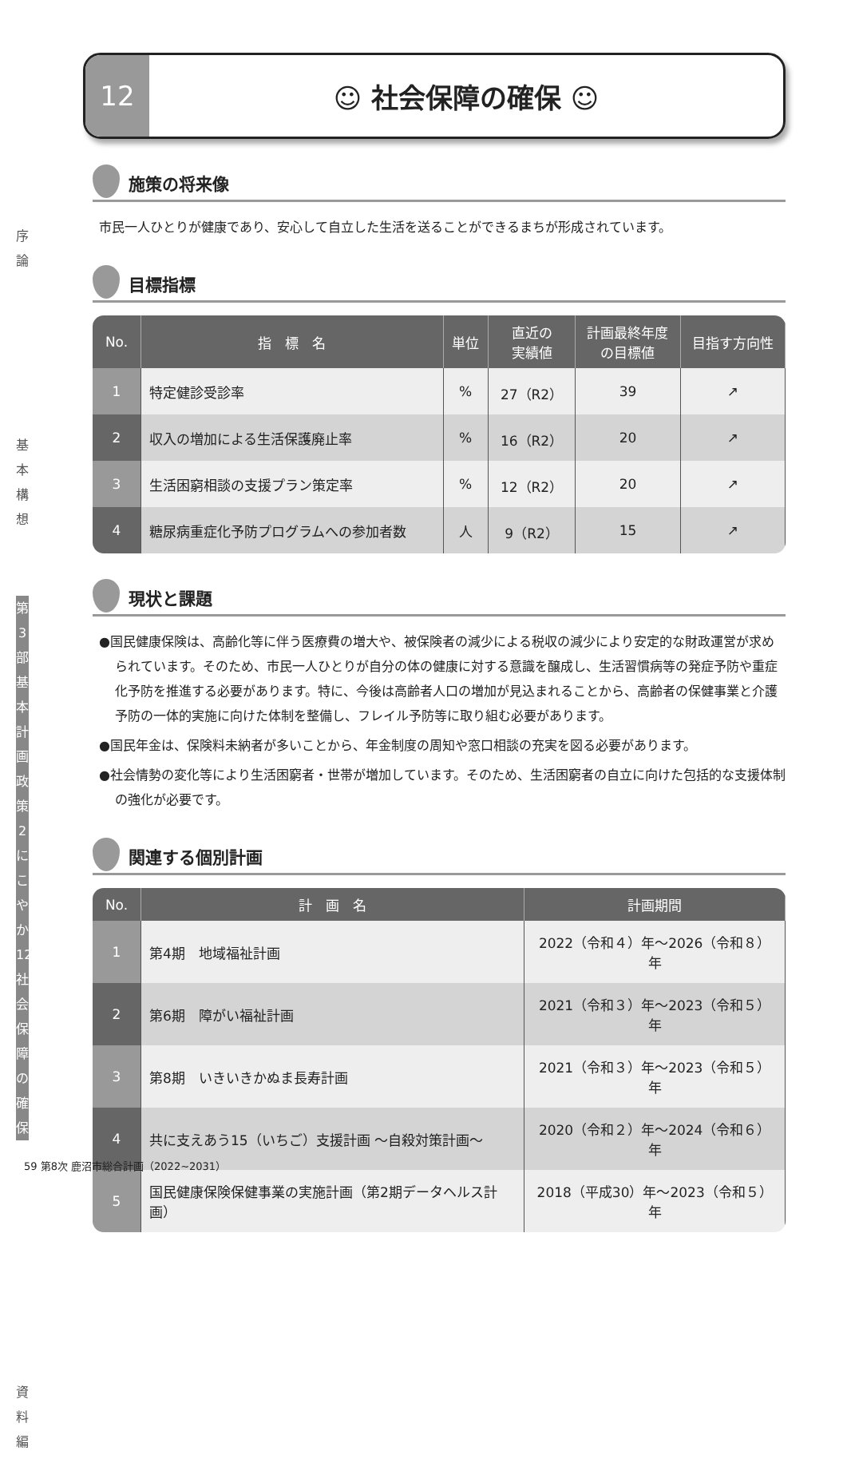序
論
基
本
構
想
第
3
部
基本計画
政策2 にこやか
12 社会保障の確保
資
料
編
12 ☺ 社会保障の確保 ☺
施策の将来像
市民一人ひとりが健康であり、安心して自立した生活を送ることができるまちが形成されています。
目標指標
| No. | 指 標 名 | 単位 | 直近の 実績値 | 計画最終年度 の目標値 | 目指す方向性 |
| --- | --- | --- | --- | --- | --- |
| 1 | 特定健診受診率 | % | 27（R2） | 39 | ↗ |
| 2 | 収入の増加による生活保護廃止率 | % | 16（R2） | 20 | ↗ |
| 3 | 生活困窮相談の支援プラン策定率 | % | 12（R2） | 20 | ↗ |
| 4 | 糖尿病重症化予防プログラムへの参加者数 | 人 | 9（R2） | 15 | ↗ |
現状と課題
●国民健康保険は、高齢化等に伴う医療費の増大や、被保険者の減少による税収の減少により安定的な財政運営が求められています。そのため、市民一人ひとりが自分の体の健康に対する意識を醸成し、生活習慣病等の発症予防や重症化予防を推進する必要があります。特に、今後は高齢者人口の増加が見込まれることから、高齢者の保健事業と介護予防の一体的実施に向けた体制を整備し、フレイル予防等に取り組む必要があります。
●国民年金は、保険料未納者が多いことから、年金制度の周知や窓口相談の充実を図る必要があります。
●社会情勢の変化等により生活困窮者・世帯が増加しています。そのため、生活困窮者の自立に向けた包括的な支援体制の強化が必要です。
関連する個別計画
| No. | 計 画 名 | 計画期間 |
| --- | --- | --- |
| 1 | 第4期 地域福祉計画 | 2022（令和４）年～2026（令和８）年 |
| 2 | 第6期 障がい福祉計画 | 2021（令和３）年～2023（令和５）年 |
| 3 | 第8期 いきいきかぬま長寿計画 | 2021（令和３）年～2023（令和５）年 |
| 4 | 共に支えあう15（いちご）支援計画 ～自殺対策計画～ | 2020（令和２）年～2024（令和６）年 |
| 5 | 国民健康保険保健事業の実施計画（第2期データヘルス計画） | 2018（平成30）年～2023（令和５）年 |
59 第8次 鹿沼市総合計画（2022~2031）